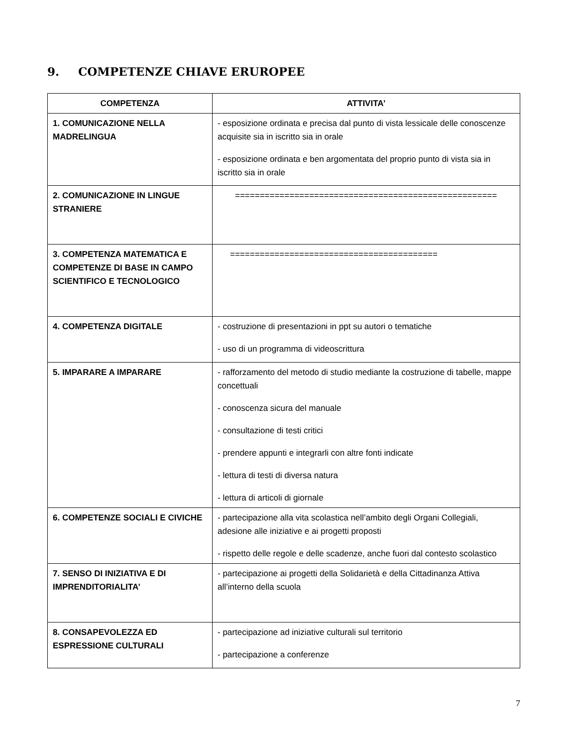9. COMPETENZE CHIAVE ERUROPEE
| COMPETENZA | ATTIVITA’ |
| --- | --- |
| 1. COMUNICAZIONE NELLA MADRELINGUA | - esposizione ordinata e precisa dal punto di vista lessicale delle conoscenze acquisite sia in iscritto sia in orale - esposizione ordinata e ben argomentata del proprio punto di vista sia in iscritto sia in orale |
| 2. COMUNICAZIONE IN LINGUE STRANIERE | ===================================================== |
| 3. COMPETENZA MATEMATICA E COMPETENZE DI BASE IN CAMPO SCIENTIFICO E TECNOLOGICO | ========================================== |
| 4. COMPETENZA DIGITALE | - costruzione di presentazioni in ppt su autori o tematiche - uso di un programma di videoscrittura |
| 5. IMPARARE A IMPARARE | - rafforzamento del metodo di studio mediante la costruzione di tabelle, mappe concettuali - conoscenza sicura del manuale - consultazione di testi critici - prendere appunti e integrarli con altre fonti indicate - lettura di testi di diversa natura - lettura di articoli di giornale |
| 6. COMPETENZE SOCIALI E CIVICHE | - partecipazione alla vita scolastica nell’ambito degli Organi Collegiali, adesione alle iniziative e ai progetti proposti - rispetto delle regole e delle scadenze, anche fuori dal contesto scolastico |
| 7. SENSO DI INIZIATIVA E DI IMPRENDITORIALITA’ | - partecipazione ai progetti della Solidarietà e della Cittadinanza Attiva all’interno della scuola |
| 8. CONSAPEVOLEZZA ED ESPRESSIONE CULTURALI | - partecipazione ad iniziative culturali sul territorio - partecipazione a conferenze |
7